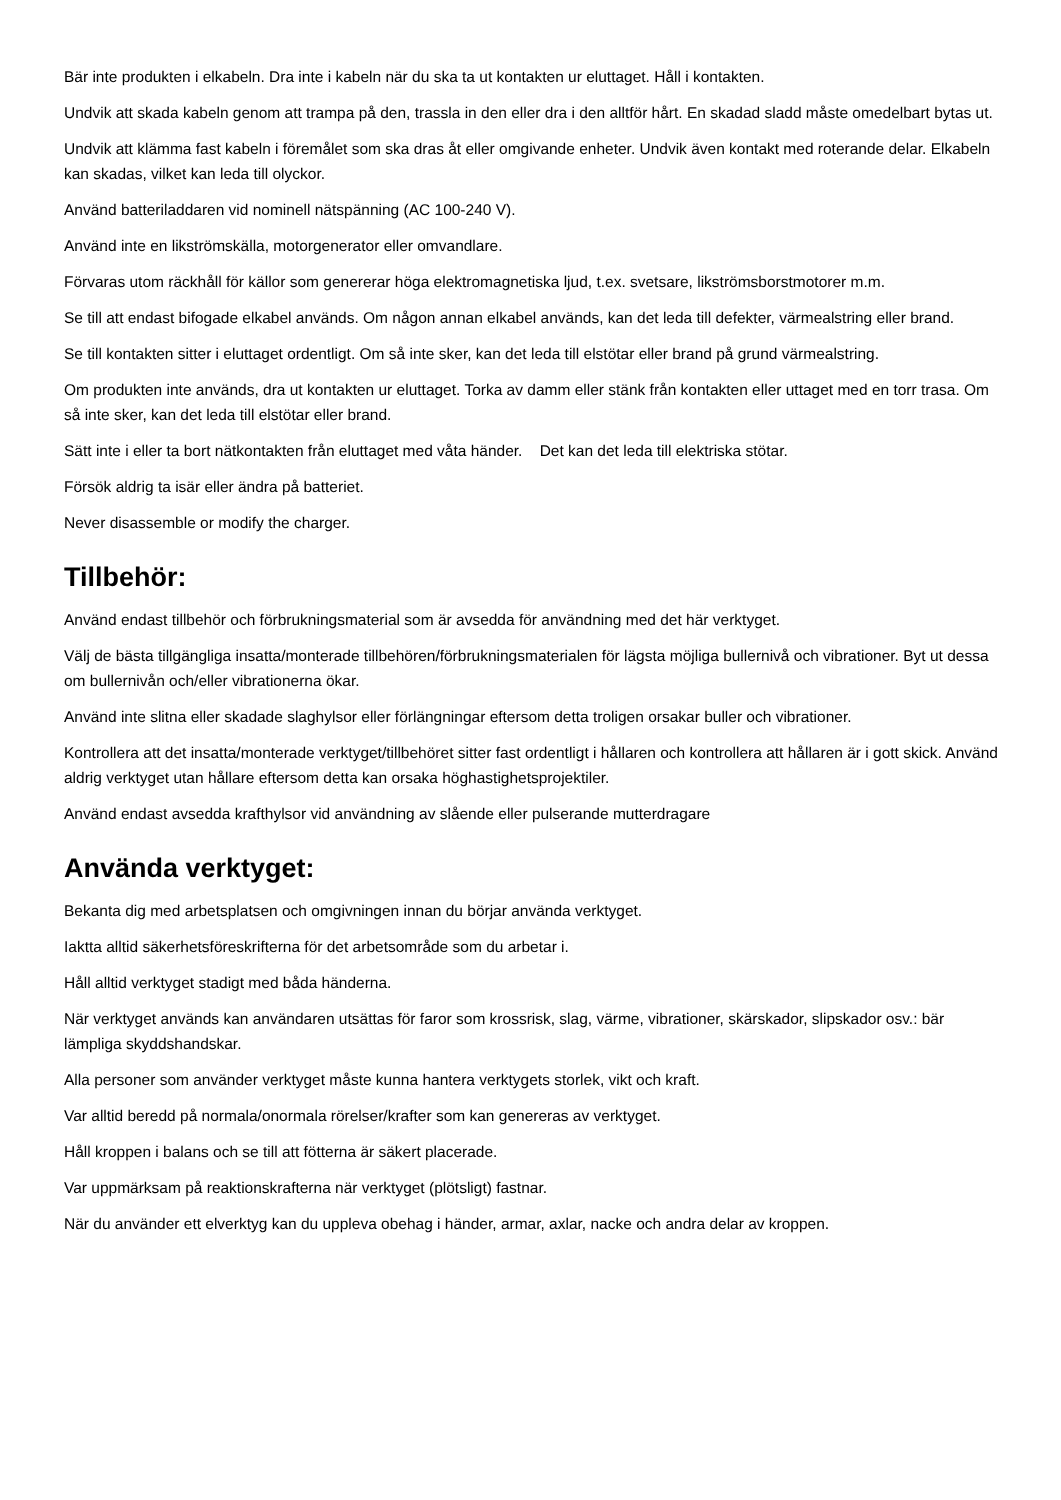Bär inte produkten i elkabeln. Dra inte i kabeln när du ska ta ut kontakten ur eluttaget. Håll i kontakten.
Undvik att skada kabeln genom att trampa på den, trassla in den eller dra i den alltför hårt. En skadad sladd måste omedelbart bytas ut.
Undvik att klämma fast kabeln i föremålet som ska dras åt eller omgivande enheter. Undvik även kontakt med roterande delar. Elkabeln kan skadas, vilket kan leda till olyckor.
Använd batteriladdaren vid nominell nätspänning (AC 100-240 V).
Använd inte en likströmskälla, motorgenerator eller omvandlare.
Förvaras utom räckhåll för källor som genererar höga elektromagnetiska ljud, t.ex. svetsare, likströmsborstmotorer m.m.
Se till att endast bifogade elkabel används. Om någon annan elkabel används, kan det leda till defekter, värmealstring eller brand.
Se till kontakten sitter i eluttaget ordentligt. Om så inte sker, kan det leda till elstötar eller brand på grund värmealstring.
Om produkten inte används, dra ut kontakten ur eluttaget. Torka av damm eller stänk från kontakten eller uttaget med en torr trasa. Om så inte sker, kan det leda till elstötar eller brand.
Sätt inte i eller ta bort nätkontakten från eluttaget med våta händer. Det kan det leda till elektriska stötar.
Försök aldrig ta isär eller ändra på batteriet.
Never disassemble or modify the charger.
Tillbehör:
Använd endast tillbehör och förbrukningsmaterial som är avsedda för användning med det här verktyget.
Välj de bästa tillgängliga insatta/monterade tillbehören/förbrukningsmaterialen för lägsta möjliga bullernivå och vibrationer. Byt ut dessa om bullernivån och/eller vibrationerna ökar.
Använd inte slitna eller skadade slaghylsor eller förlängningar eftersom detta troligen orsakar buller och vibrationer.
Kontrollera att det insatta/monterade verktyget/tillbehöret sitter fast ordentligt i hållaren och kontrollera att hållaren är i gott skick. Använd aldrig verktyget utan hållare eftersom detta kan orsaka höghastighetsprojektiler.
Använd endast avsedda krafthylsor vid användning av slående eller pulserande mutterdragare
Använda verktyget:
Bekanta dig med arbetsplatsen och omgivningen innan du börjar använda verktyget.
Iaktta alltid säkerhetsföreskrifterna för det arbetsområde som du arbetar i.
Håll alltid verktyget stadigt med båda händerna.
När verktyget används kan användaren utsättas för faror som krossrisk, slag, värme, vibrationer, skärskador, slipskador osv.: bär lämpliga skyddshandskar.
Alla personer som använder verktyget måste kunna hantera verktygets storlek, vikt och kraft.
Var alltid beredd på normala/onormala rörelser/krafter som kan genereras av verktyget.
Håll kroppen i balans och se till att fötterna är säkert placerade.
Var uppmärksam på reaktionskrafterna när verktyget (plötsligt) fastnar.
När du använder ett elverktyg kan du uppleva obehag i händer, armar, axlar, nacke och andra delar av kroppen.